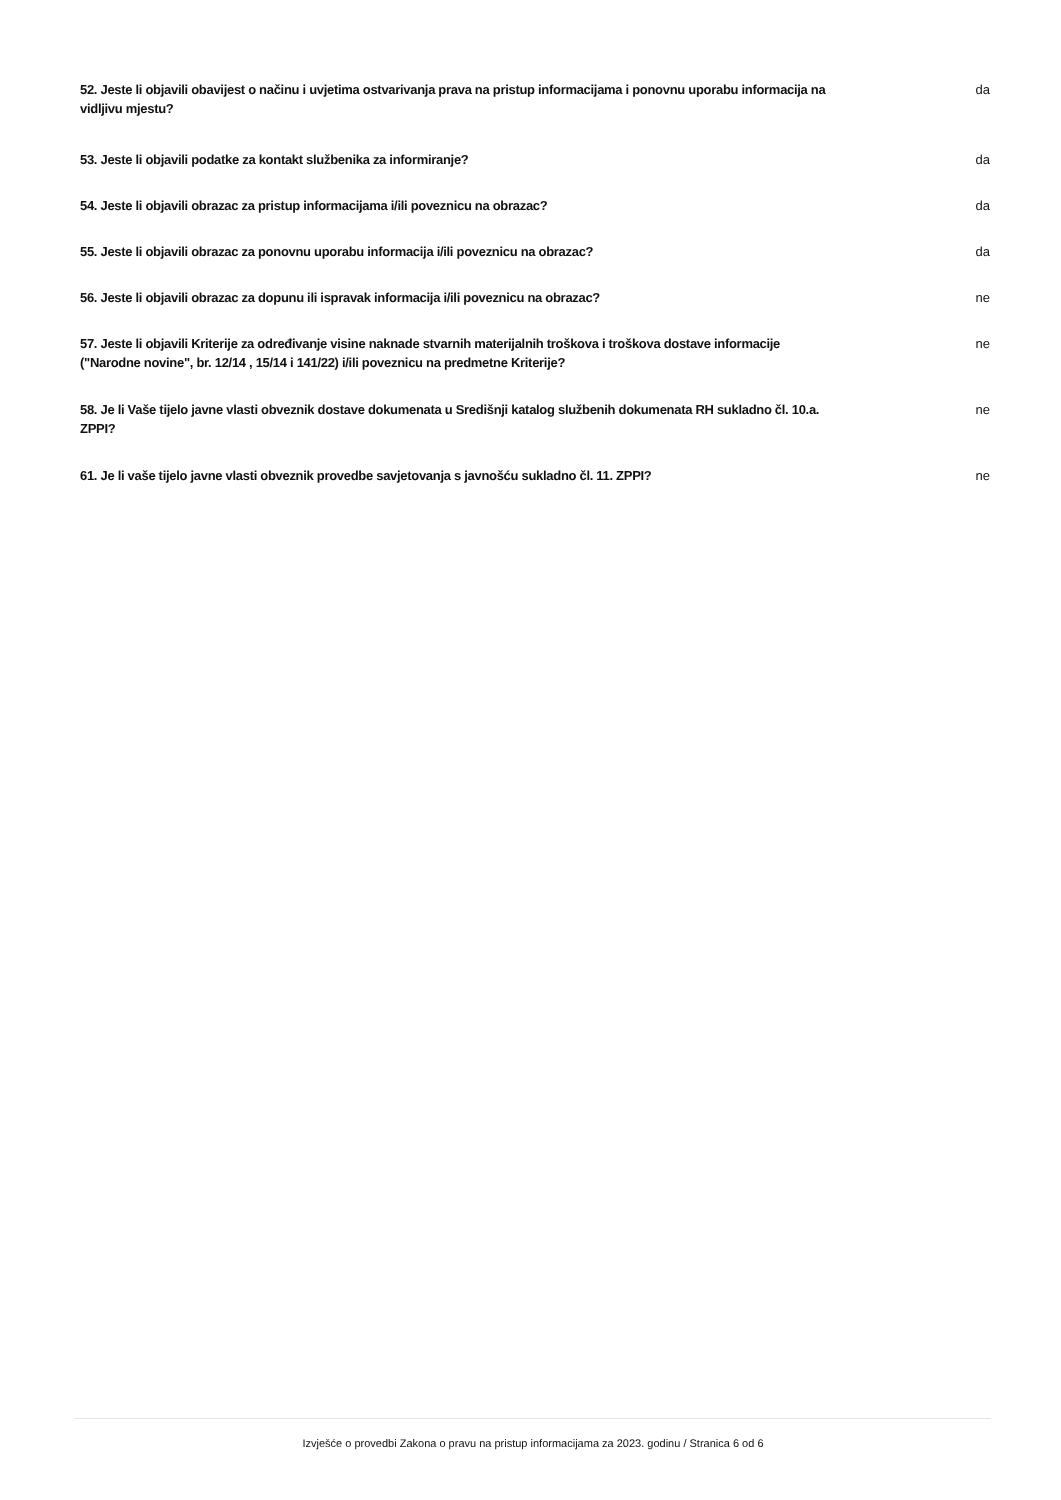52. Jeste li objavili obavijest o načinu i uvjetima ostvarivanja prava na pristup informacijama i ponovnu uporabu informacija na vidljivu mjestu?
da
53. Jeste li objavili podatke za kontakt službenika za informiranje? da
54. Jeste li objavili obrazac za pristup informacijama i/ili poveznicu na obrazac? da
55. Jeste li objavili obrazac za ponovnu uporabu informacija i/ili poveznicu na obrazac? da
56. Jeste li objavili obrazac za dopunu ili ispravak informacija i/ili poveznicu na obrazac? ne
57. Jeste li objavili Kriterije za određivanje visine naknade stvarnih materijalnih troškova i troškova dostave informacije ("Narodne novine", br. 12/14 , 15/14 i 141/22) i/ili poveznicu na predmetne Kriterije?
ne
58. Je li Vaše tijelo javne vlasti obveznik dostave dokumenata u Središnji katalog službenih dokumenata RH sukladno čl. 10.a. ZPPI?
ne
61. Je li vaše tijelo javne vlasti obveznik provedbe savjetovanja s javnošću sukladno čl. 11. ZPPI?
ne
Izvješće o provedbi Zakona o pravu na pristup informacijama za 2023. godinu / Stranica 6 od 6